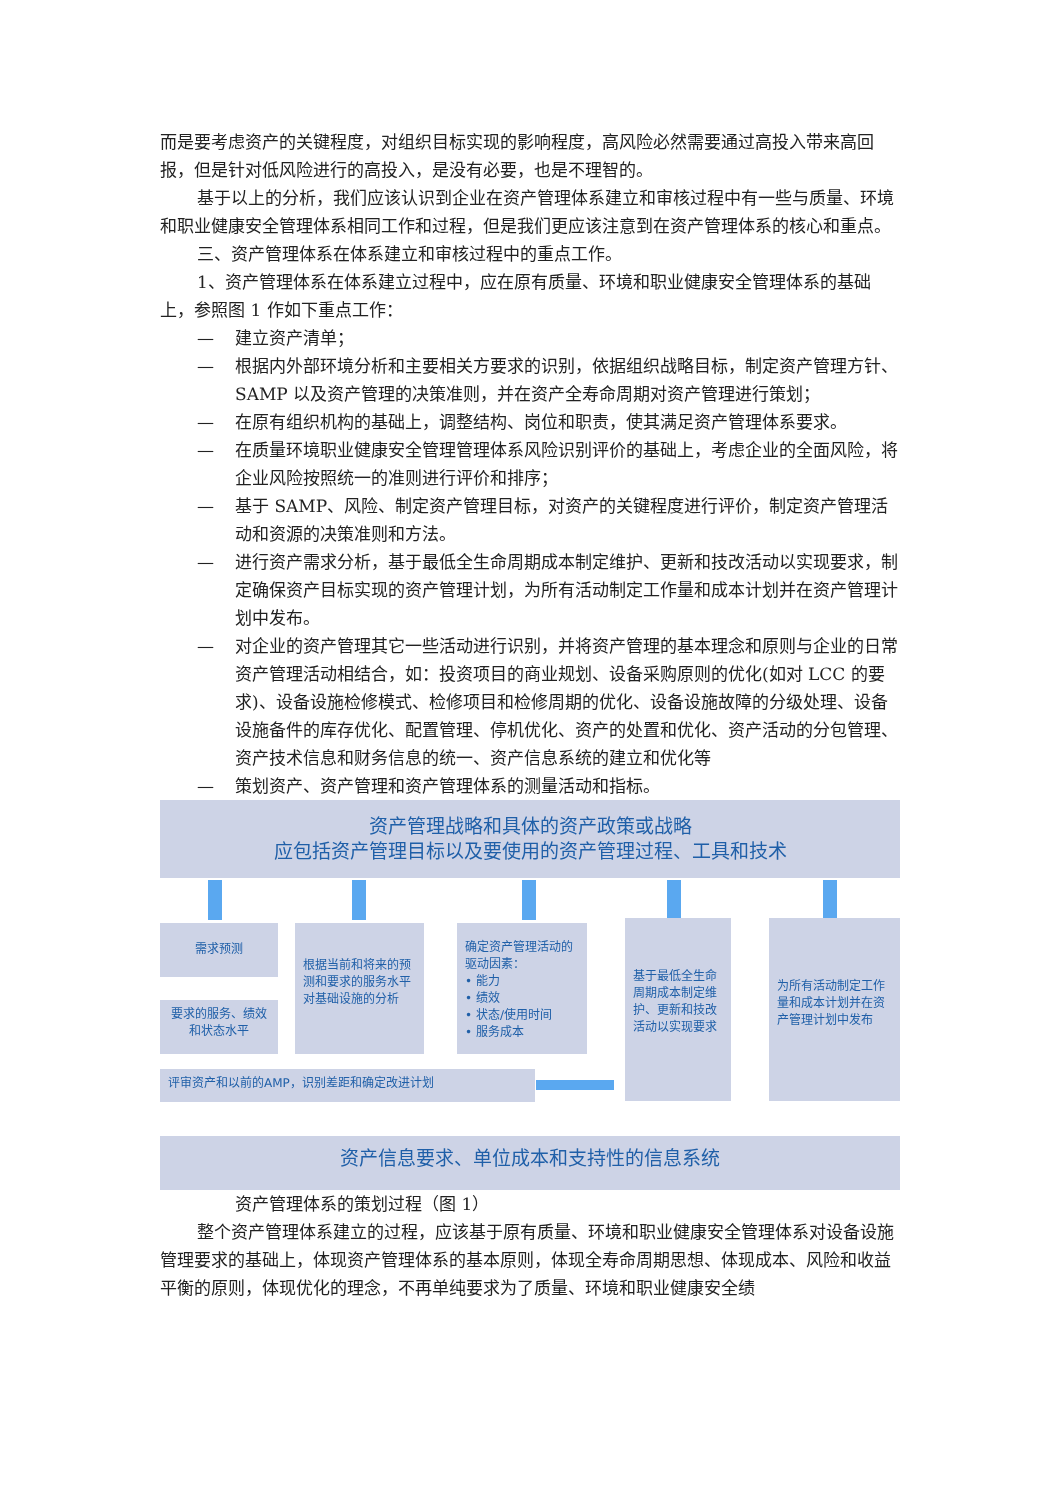而是要考虑资产的关键程度，对组织目标实现的影响程度，高风险必然需要通过高投入带来高回报，但是针对低风险进行的高投入，是没有必要，也是不理智的。
基于以上的分析，我们应该认识到企业在资产管理体系建立和审核过程中有一些与质量、环境和职业健康安全管理体系相同工作和过程，但是我们更应该注意到在资产管理体系的核心和重点。
三、资产管理体系在体系建立和审核过程中的重点工作。
1、资产管理体系在体系建立过程中，应在原有质量、环境和职业健康安全管理体系的基础上，参照图 1 作如下重点工作：
— 建立资产清单；
— 根据内外部环境分析和主要相关方要求的识别，依据组织战略目标，制定资产管理方针、SAMP 以及资产管理的决策准则，并在资产全寿命周期对资产管理进行策划；
— 在原有组织机构的基础上，调整结构、岗位和职责，使其满足资产管理体系要求。
— 在质量环境职业健康安全管理管理体系风险识别评价的基础上，考虑企业的全面风险，将企业风险按照统一的准则进行评价和排序；
— 基于 SAMP、风险、制定资产管理目标，对资产的关键程度进行评价，制定资产管理活动和资源的决策准则和方法。
— 进行资产需求分析，基于最低全生命周期成本制定维护、更新和技改活动以实现要求，制定确保资产目标实现的资产管理计划，为所有活动制定工作量和成本计划并在资产管理计划中发布。
— 对企业的资产管理其它一些活动进行识别，并将资产管理的基本理念和原则与企业的日常资产管理活动相结合，如：投资项目的商业规划、设备采购原则的优化(如对 LCC 的要求)、设备设施检修模式、检修项目和检修周期的优化、设备设施故障的分级处理、设备设施备件的库存优化、配置管理、停机优化、资产的处置和优化、资产活动的分包管理、资产技术信息和财务信息的统一、资产信息系统的建立和优化等
— 策划资产、资产管理和资产管理体系的测量活动和指标。
资产管理战略和具体的资产政策或战略
应包括资产管理目标以及要使用的资产管理过程、工具和技术
需求预测
要求的服务、绩效和状态水平
根据当前和将来的预测和要求的服务水平对基础设施的分析
确定资产管理活动的驱动因素：
• 能力
• 绩效
• 状态/使用时间
• 服务成本
基于最低全生命周期成本制定维护、更新和技改活动以实现要求
为所有活动制定工作量和成本计划并在资产管理计划中发布
评审资产和以前的AMP，识别差距和确定改进计划
资产信息要求、单位成本和支持性的信息系统
资产管理体系的策划过程（图 1）
整个资产管理体系建立的过程，应该基于原有质量、环境和职业健康安全管理体系对设备设施管理要求的基础上，体现资产管理体系的基本原则，体现全寿命周期思想、体现成本、风险和收益平衡的原则，体现优化的理念，不再单纯要求为了质量、环境和职业健康安全绩